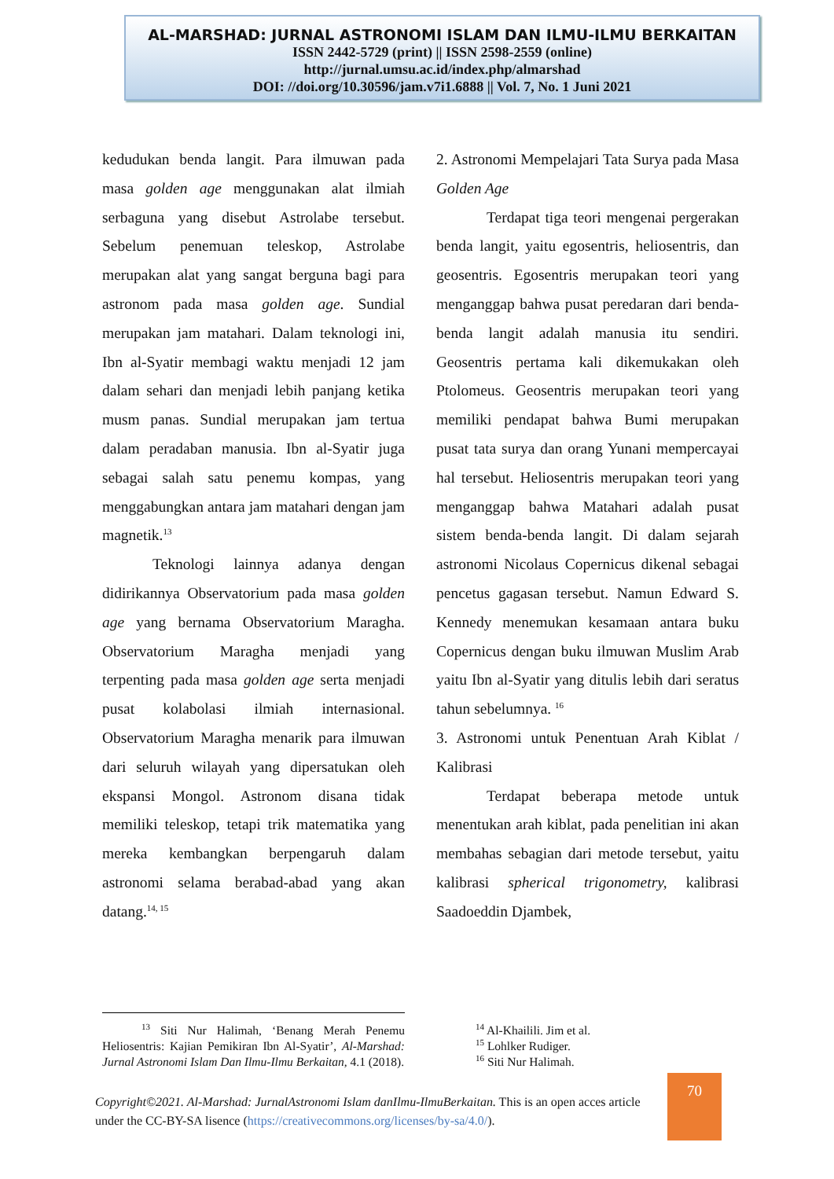AL-MARSHAD: JURNAL ASTRONOMI ISLAM DAN ILMU-ILMU BERKAITAN
ISSN 2442-5729 (print) || ISSN 2598-2559 (online)
http://jurnal.umsu.ac.id/index.php/almarshad
DOI: //doi.org/10.30596/jam.v7i1.6888 || Vol. 7, No. 1 Juni 2021
kedudukan benda langit. Para ilmuwan pada masa golden age menggunakan alat ilmiah serbaguna yang disebut Astrolabe tersebut. Sebelum penemuan teleskop, Astrolabe merupakan alat yang sangat berguna bagi para astronom pada masa golden age. Sundial merupakan jam matahari. Dalam teknologi ini, Ibn al-Syatir membagi waktu menjadi 12 jam dalam sehari dan menjadi lebih panjang ketika musm panas. Sundial merupakan jam tertua dalam peradaban manusia. Ibn al-Syatir juga sebagai salah satu penemu kompas, yang menggabungkan antara jam matahari dengan jam magnetik.<sup>13</sup>
Teknologi lainnya adanya dengan didirikannya Observatorium pada masa golden age yang bernama Observatorium Maragha. Observatorium Maragha menjadi yang terpenting pada masa golden age serta menjadi pusat kolabolasi ilmiah internasional. Observatorium Maragha menarik para ilmuwan dari seluruh wilayah yang dipersatukan oleh ekspansi Mongol. Astronom disana tidak memiliki teleskop, tetapi trik matematika yang mereka kembangkan berpengaruh dalam astronomi selama berabad-abad yang akan datang.<sup>14, 15</sup>
2. Astronomi Mempelajari Tata Surya pada Masa Golden Age
Terdapat tiga teori mengenai pergerakan benda langit, yaitu egosentris, heliosentris, dan geosentris. Egosentris merupakan teori yang menganggap bahwa pusat peredaran dari benda-benda langit adalah manusia itu sendiri. Geosentris pertama kali dikemukakan oleh Ptolomeus. Geosentris merupakan teori yang memiliki pendapat bahwa Bumi merupakan pusat tata surya dan orang Yunani mempercayai hal tersebut. Heliosentris merupakan teori yang menganggap bahwa Matahari adalah pusat sistem benda-benda langit. Di dalam sejarah astronomi Nicolaus Copernicus dikenal sebagai pencetus gagasan tersebut. Namun Edward S. Kennedy menemukan kesamaan antara buku Copernicus dengan buku ilmuwan Muslim Arab yaitu Ibn al-Syatir yang ditulis lebih dari seratus tahun sebelumnya. <sup>16</sup>
3. Astronomi untuk Penentuan Arah Kiblat / Kalibrasi
Terdapat beberapa metode untuk menentukan arah kiblat, pada penelitian ini akan membahas sebagian dari metode tersebut, yaitu kalibrasi spherical trigonometry, kalibrasi Saadoeddin Djambek,
<sup>13</sup> Siti Nur Halimah, ‘Benang Merah Penemu Heliosentris: Kajian Pemikiran Ibn Al-Syatir’, Al-Marshad: Jurnal Astronomi Islam Dan Ilmu-Ilmu Berkaitan, 4.1 (2018).
<sup>14</sup> Al-Khailili. Jim et al.
<sup>15</sup> Lohlker Rudiger.
<sup>16</sup> Siti Nur Halimah.
Copyright©2021. Al-Marshad: JurnalAstronomi Islam danIlmu-IlmuBerkaitan. This is an open acces article under the CC-BY-SA lisence (https://creativecommons.org/licenses/by-sa/4.0/).
70